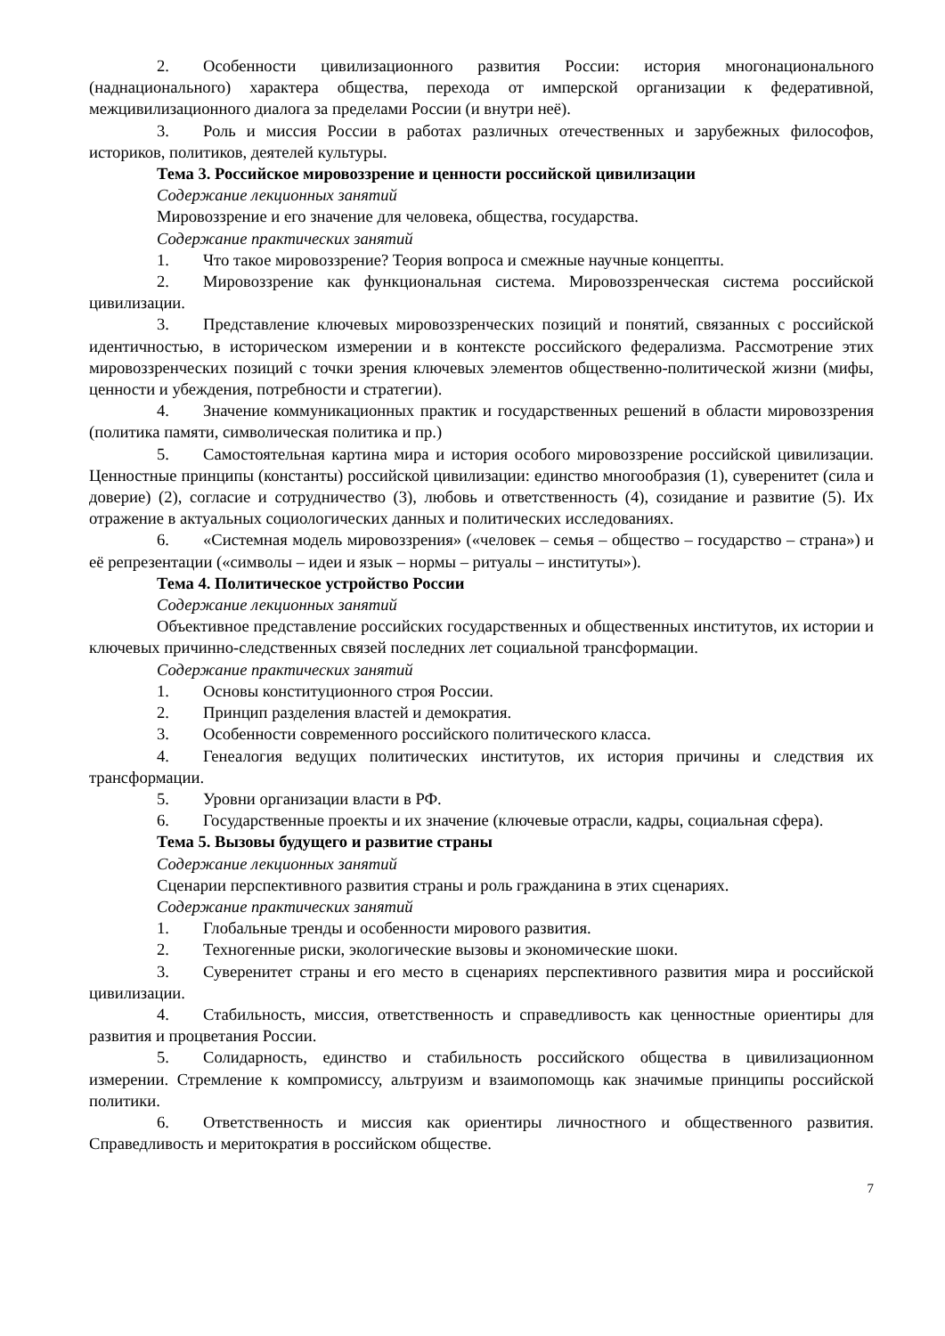2. Особенности цивилизационного развития России: история многонационального (наднационального) характера общества, перехода от имперской организации к федеративной, межцивилизационного диалога за пределами России (и внутри неё).
3. Роль и миссия России в работах различных отечественных и зарубежных философов, историков, политиков, деятелей культуры.
Тема 3. Российское мировоззрение и ценности российской цивилизации
Содержание лекционных занятий
Мировоззрение и его значение для человека, общества, государства.
Содержание практических занятий
1. Что такое мировоззрение? Теория вопроса и смежные научные концепты.
2. Мировоззрение как функциональная система. Мировоззренческая система российской цивилизации.
3. Представление ключевых мировоззренческих позиций и понятий, связанных с российской идентичностью, в историческом измерении и в контексте российского федерализма. Рассмотрение этих мировоззренческих позиций с точки зрения ключевых элементов общественно-политической жизни (мифы, ценности и убеждения, потребности и стратегии).
4. Значение коммуникационных практик и государственных решений в области мировоззрения (политика памяти, символическая политика и пр.)
5. Самостоятельная картина мира и история особого мировоззрение российской цивилизации. Ценностные принципы (константы) российской цивилизации: единство многообразия (1), суверенитет (сила и доверие) (2), согласие и сотрудничество (3), любовь и ответственность (4), созидание и развитие (5). Их отражение в актуальных социологических данных и политических исследованиях.
6. «Системная модель мировоззрения» («человек – семья – общество – государство – страна») и её репрезентации («символы – идеи и язык – нормы – ритуалы – институты»).
Тема 4. Политическое устройство России
Содержание лекционных занятий
Объективное представление российских государственных и общественных институтов, их истории и ключевых причинно-следственных связей последних лет социальной трансформации.
Содержание практических занятий
1. Основы конституционного строя России.
2. Принцип разделения властей и демократия.
3. Особенности современного российского политического класса.
4. Генеалогия ведущих политических институтов, их история причины и следствия их трансформации.
5. Уровни организации власти в РФ.
6. Государственные проекты и их значение (ключевые отрасли, кадры, социальная сфера).
Тема 5. Вызовы будущего и развитие страны
Содержание лекционных занятий
Сценарии перспективного развития страны и роль гражданина в этих сценариях.
Содержание практических занятий
1. Глобальные тренды и особенности мирового развития.
2. Техногенные риски, экологические вызовы и экономические шоки.
3. Суверенитет страны и его место в сценариях перспективного развития мира и российской цивилизации.
4. Стабильность, миссия, ответственность и справедливость как ценностные ориентиры для развития и процветания России.
5. Солидарность, единство и стабильность российского общества в цивилизационном измерении. Стремление к компромиссу, альтруизм и взаимопомощь как значимые принципы российской политики.
6. Ответственность и миссия как ориентиры личностного и общественного развития. Справедливость и меритократия в российском обществе.
7